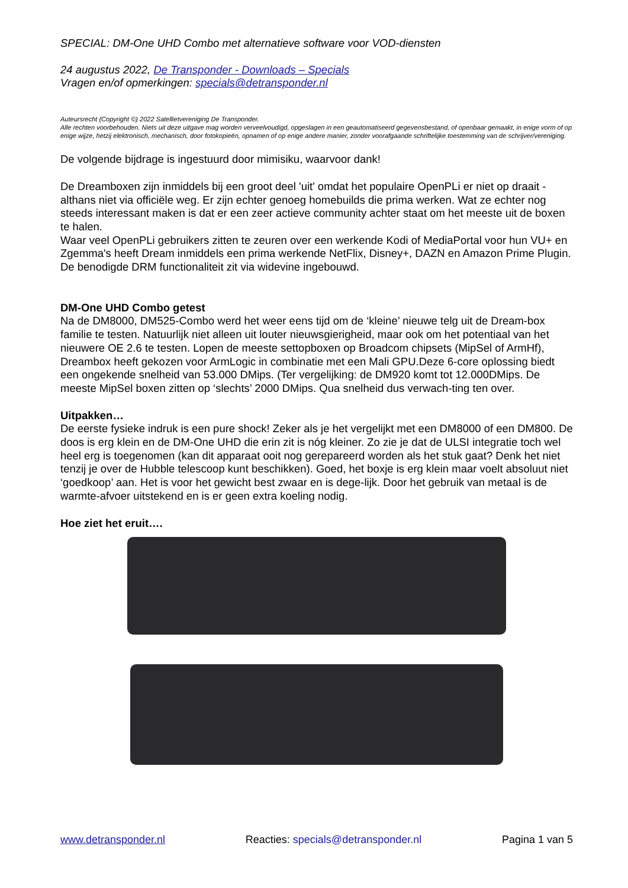SPECIAL: DM-One UHD Combo met alternatieve software voor VOD-diensten
24 augustus 2022, De Transponder - Downloads – Specials
Vragen en/of opmerkingen: specials@detransponder.nl
Auteursrecht (Copyright ©) 2022 Satellietvereniging De Transponder.
Alle rechten voorbehouden. Niets uit deze uitgave mag worden verveelvoudigd, opgeslagen in een geautomatiseerd gegevensbestand, of openbaar gemaakt, in enige vorm of op enige wijze, hetzij elektronisch, mechanisch, door fotokopieën, opnamen of op enige andere manier, zonder voorafgaande schriftelijke toestemming van de schrijver/vereniging.
De volgende bijdrage is ingestuurd door mimisiku, waarvoor dank!
De Dreamboxen zijn inmiddels bij een groot deel 'uit' omdat het populaire OpenPLi er niet op draait - althans niet via officiële weg. Er zijn echter genoeg homebuilds die prima werken. Wat ze echter nog steeds interessant maken is dat er een zeer actieve community achter staat om het meeste uit de boxen te halen.
Waar veel OpenPLi gebruikers zitten te zeuren over een werkende Kodi of MediaPortal voor hun VU+ en Zgemma's heeft Dream inmiddels een prima werkende NetFlix, Disney+, DAZN en Amazon Prime Plugin. De benodigde DRM functionaliteit zit via widevine ingebouwd.
DM-One UHD Combo getest
Na de DM8000, DM525-Combo werd het weer eens tijd om de ‘kleine’ nieuwe telg uit de Dream-box familie te testen. Natuurlijk niet alleen uit louter nieuwsgierigheid, maar ook om het potentiaal van het nieuwere OE 2.6 te testen. Lopen de meeste settopboxen op Broadcom chipsets (MipSel of ArmHf), Dreambox heeft gekozen voor ArmLogic in combinatie met een Mali GPU.Deze 6-core oplossing biedt een ongekende snelheid van 53.000 DMips. (Ter vergelijking: de DM920 komt tot 12.000DMips. De meeste MipSel boxen zitten op ‘slechts’ 2000 DMips. Qua snelheid dus verwach-ting ten over.
Uitpakken…
De eerste fysieke indruk is een pure shock! Zeker als je het vergelijkt met een DM8000 of een DM800. De doos is erg klein en de DM-One UHD die erin zit is nóg kleiner. Zo zie je dat de ULSI integratie toch wel heel erg is toegenomen (kan dit apparaat ooit nog gerepareerd worden als het stuk gaat? Denk het niet tenzij je over de Hubble telescoop kunt beschikken). Goed, het boxje is erg klein maar voelt absoluut niet ‘goedkoop’ aan. Het is voor het gewicht best zwaar en is dege-lijk. Door het gebruik van metaal is de warmte-afvoer uitstekend en is er geen extra koeling nodig.
Hoe ziet het eruit….
www.detransponder.nl Reacties: specials@detransponder.nl Pagina 1 van 5